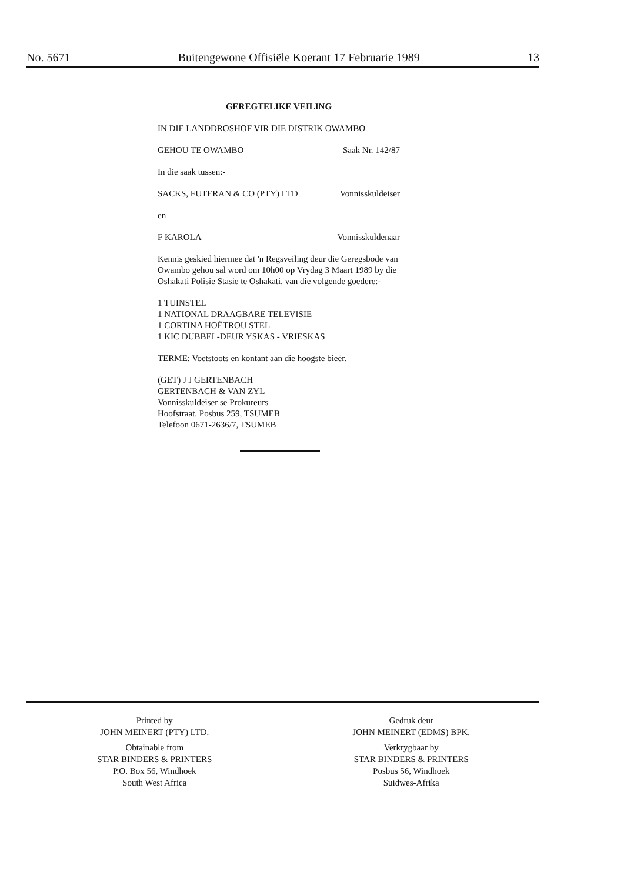No. 5671 Buitengewone Offisiële Koerant 17 Februarie 1989 13
GEREGTELIKE VEILING
IN DIE LANDDROSHOF VIR DIE DISTRIK OWAMBO
GEHOU TE OWAMBO Saak Nr. 142/87
In die saak tussen:-
SACKS, FUTERAN & CO (PTY) LTD Vonnisskuldeiser
en
F KAROLA Vonnisskuldenaar
Kennis geskied hiermee dat 'n Regsveiling deur die Geregsbode van Owambo gehou sal word om 10h00 op Vrydag 3 Maart 1989 by die Oshakati Polisie Stasie te Oshakati, van die volgende goedere:-
1 TUINSTEL
1 NATIONAL DRAAGBARE TELEVISIE
1 CORTINA HOËTROU STEL
1 KIC DUBBEL-DEUR YSKAS - VRIESKAS
TERME: Voetstoots en kontant aan die hoogste bieër.
(GET) J J GERTENBACH
GERTENBACH & VAN ZYL
Vonnisskuldeiser se Prokureurs
Hoofstraat, Posbus 259, TSUMEB
Telefoon 0671-2636/7, TSUMEB
Printed by
JOHN MEINERT (PTY) LTD.
Obtainable from
STAR BINDERS & PRINTERS
P.O. Box 56, Windhoek
South West Africa
Gedruk deur
JOHN MEINERT (EDMS) BPK.
Verkrygbaar by
STAR BINDERS & PRINTERS
Posbus 56, Windhoek
Suidwes-Afrika